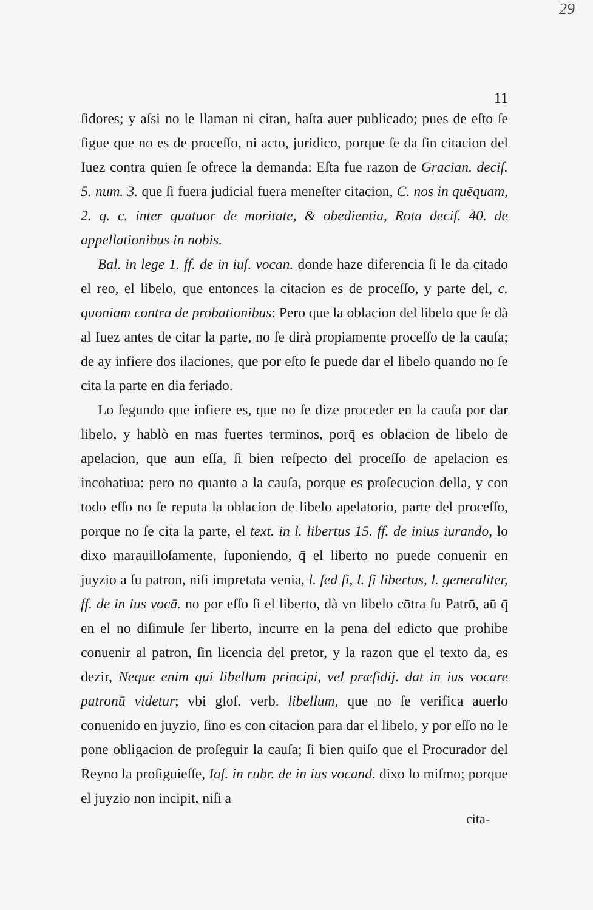29
11
ſidores; y aſsi no le llaman ni citan, haſta auer publicado; pues de eſto ſe ſigue que no es de proceſſo, ni acto, juridico, porque ſe da ſin citacion del Iuez contra quien ſe ofrece la demanda: Eſta fue razon de Gracian. deciſ. 5. num. 3. que ſi fuera judicial fuera meneſter citacion, C. nos in quēquam, 2. q. c. inter quatuor de moritate, & obedientia, Rota deciſ. 40. de appellationibus in nobis.
Bal. in lege 1. ff. de in iuſ. vocan. donde haze diferencia ſi le da citado el reo, el libelo, que entonces la citacion es de proceſſo, y parte del, c. quoniam contra de probationibus: Pero que la oblacion del libelo que ſe dà al Iuez antes de citar la parte, no ſe dirà propiamente proceſſo de la cauſa; de ay infiere dos ilaciones, que por eſto ſe puede dar el libelo quando no ſe cita la parte en dia feriado.
Lo ſegundo que infiere es, que no ſe dize proceder en la cauſa por dar libelo, y hablò en mas fuertes terminos, porq̄ es oblacion de libelo de apelacion, que aun eſſa, ſi bien reſpecto del proceſſo de apelacion es incohatiua: pero no quanto a la cauſa, porque es proſecucion della, y con todo eſſo no ſe reputa la oblacion de libelo apelatorio, parte del proceſſo, porque no ſe cita la parte, el text. in l. libertus 15. ff. de inius iurando, lo dixo marauilloſamente, ſuponiendo, q̄ el liberto no puede conuenir en juyzio a ſu patron, niſi impretata venia, l. ſed ſi, l. ſi libertus, l. generaliter, ff. de in ius vocā. no por eſſo ſi el liberto, dà vn libelo cōtra ſu Patrō, aū q̄ en el no diſimule ſer liberto, incurre en la pena del edicto que prohibe conuenir al patron, ſin licencia del pretor, y la razon que el texto da, es dezir, Neque enim qui libellum principi, vel præſidij. dat in ius vocare patronū videtur; vbi gloſ. verb. libellum, que no ſe verifica auerlo conuenido en juyzio, ſino es con citacion para dar el libelo, y por eſſo no le pone obligacion de proſeguir la cauſa; ſi bien quiſo que el Procurador del Reyno la proſiguieſſe, Iaſ. in rubr. de in ius vocand. dixo lo miſmo; porque el juyzio non incipit, niſi a
cita-